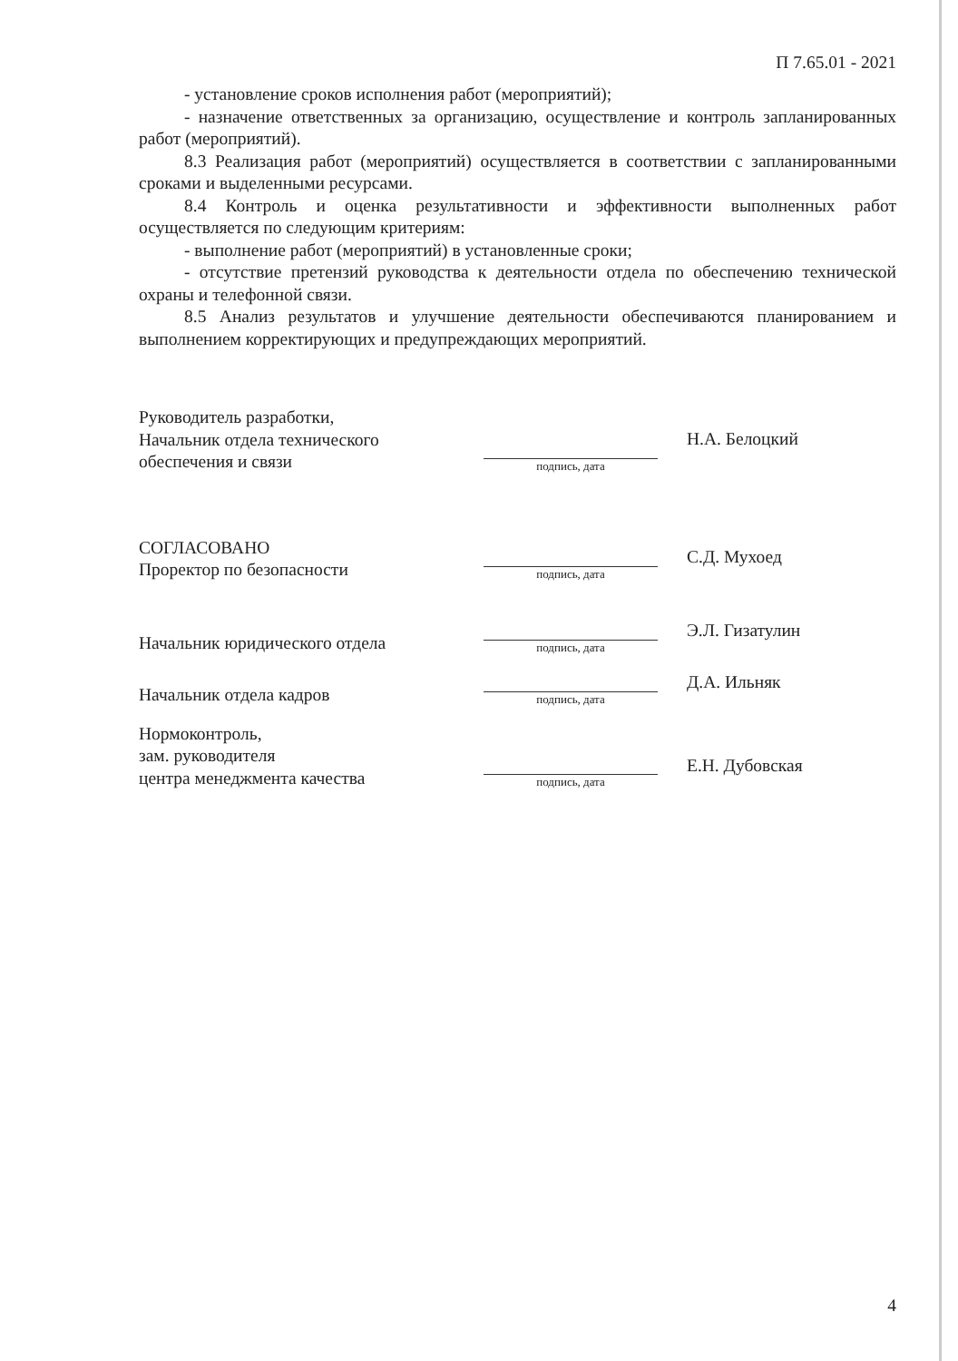П 7.65.01 - 2021
- установление сроков исполнения работ (мероприятий);
- назначение ответственных за организацию, осуществление и контроль запланированных работ (мероприятий).
8.3 Реализация работ (мероприятий) осуществляется в соответствии с запланированными сроками и выделенными ресурсами.
8.4 Контроль и оценка результативности и эффективности выполненных работ осуществляется по следующим критериям:
- выполнение работ (мероприятий) в установленные сроки;
- отсутствие претензий руководства к деятельности отдела по обеспечению технической охраны и телефонной связи.
8.5 Анализ результатов и улучшение деятельности обеспечиваются планированием и выполнением корректирующих и предупреждающих мероприятий.
Руководитель разработки,
Начальник отдела технического
обеспечения и связи
подпись, дата
Н.А. Белоцкий
СОГЛАСОВАНО
Проректор по безопасности
подпись, дата
С.Д. Мухоед
Начальник юридического отдела
подпись, дата
Э.Л. Гизатулин
Начальник отдела кадров
подпись, дата
Д.А. Ильняк
Нормоконтроль,
зам. руководителя
центра менеджмента качества
подпись, дата
Е.Н. Дубовская
4